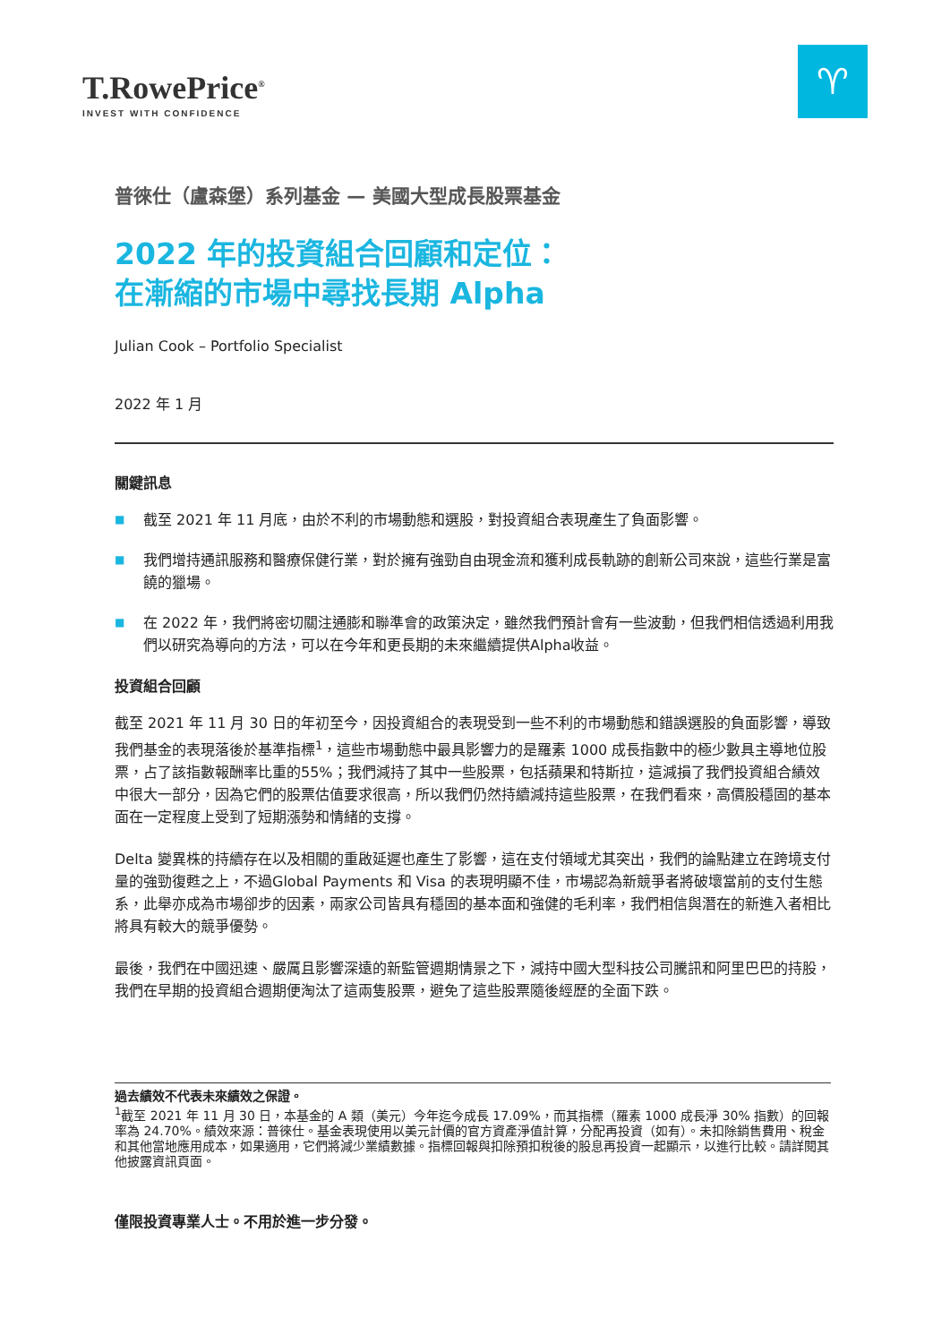T.RowePrice<sup>®</sup>
INVEST WITH CONFIDENCE
♈
普徠仕（盧森堡）系列基金 — 美國大型成長股票基金
2022 年的投資組合回顧和定位：
在漸縮的市場中尋找長期 Alpha
Julian Cook – Portfolio Specialist
2022 年 1 月
關鍵訊息
■ 截至 2021 年 11 月底，由於不利的市場動態和選股，對投資組合表現產生了負面影響。
■ 我們增持通訊服務和醫療保健行業，對於擁有強勁自由現金流和獲利成長軌跡的創新公司來說，這些行業是富饒的獵場。
■ 在 2022 年，我們將密切關注通膨和聯準會的政策決定，雖然我們預計會有一些波動，但我們相信透過利用我們以研究為導向的方法，可以在今年和更長期的未來繼續提供Alpha收益。
投資組合回顧
截至 2021 年 11 月 30 日的年初至今，因投資組合的表現受到一些不利的市場動態和錯誤選股的負面影響，導致我們基金的表現落後於基準指標<sup>1</sup>，這些市場動態中最具影響力的是羅素 1000 成長指數中的極少數具主導地位股票，占了該指數報酬率比重的55%；我們減持了其中一些股票，包括蘋果和特斯拉，這減損了我們投資組合績效中很大一部分，因為它們的股票估值要求很高，所以我們仍然持續減持這些股票，在我們看來，高價股穩固的基本面在一定程度上受到了短期漲勢和情緒的支撐。
Delta 變異株的持續存在以及相關的重啟延遲也產生了影響，這在支付領域尤其突出，我們的論點建立在跨境支付量的強勁復甦之上，不過Global Payments 和 Visa 的表現明顯不佳，市場認為新競爭者將破壞當前的支付生態系，此舉亦成為市場卻步的因素，兩家公司皆具有穩固的基本面和強健的毛利率，我們相信與潛在的新進入者相比將具有較大的競爭優勢。
最後，我們在中國迅速、嚴厲且影響深遠的新監管週期情景之下，減持中國大型科技公司騰訊和阿里巴巴的持股，我們在早期的投資組合週期便淘汰了這兩隻股票，避免了這些股票隨後經歷的全面下跌。
過去績效不代表未來績效之保證。
<sup>1</sup> 截至 2021 年 11 月 30 日，本基金的 A 類（美元）今年迄今成長 17.09%，而其指標（羅素 1000 成長淨 30% 指數）的回報率為 24.70%。績效來源：普徠仕。基金表現使用以美元計價的官方資產淨值計算，分配再投資（如有）。未扣除銷售費用、稅金和其他當地應用成本，如果適用，它們將減少業績數據。指標回報與扣除預扣稅後的股息再投資一起顯示，以進行比較。請詳閱其他披露資訊頁面。
僅限投資專業人士。不用於進一步分發。